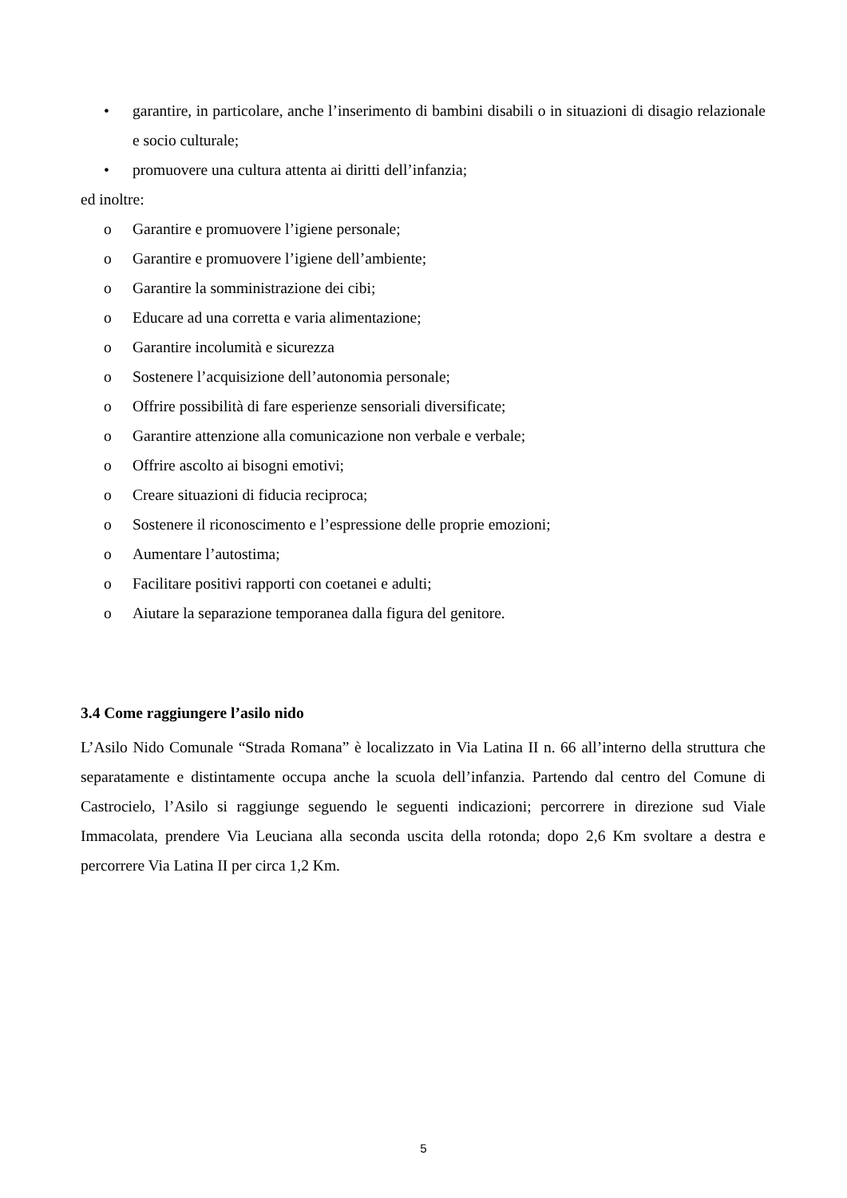• garantire, in particolare, anche l’inserimento di bambini disabili o in situazioni di disagio relazionale e socio culturale;
• promuovere una cultura attenta ai diritti dell’infanzia;
ed inoltre:
o Garantire e promuovere l’igiene personale;
o Garantire e promuovere l’igiene dell’ambiente;
o Garantire la somministrazione dei cibi;
o Educare ad una corretta e varia alimentazione;
o Garantire incolumità e sicurezza
o Sostenere l’acquisizione dell’autonomia personale;
o Offrire possibilità di fare esperienze sensoriali diversificate;
o Garantire attenzione alla comunicazione non verbale e verbale;
o Offrire ascolto ai bisogni emotivi;
o Creare situazioni di fiducia reciproca;
o Sostenere il riconoscimento e l’espressione delle proprie emozioni;
o Aumentare l’autostima;
o Facilitare positivi rapporti con coetanei e adulti;
o Aiutare la separazione temporanea dalla figura del genitore.
3.4 Come raggiungere l’asilo nido
L’Asilo Nido Comunale “Strada Romana” è localizzato in Via Latina II n. 66 all’interno della struttura che separatamente e distintamente occupa anche la scuola dell’infanzia. Partendo dal centro del Comune di Castrocielo, l’Asilo si raggiunge seguendo le seguenti indicazioni; percorrere in direzione sud Viale Immacolata, prendere Via Leuciana alla seconda uscita della rotonda; dopo 2,6 Km svoltare a destra e percorrere Via Latina II per circa 1,2 Km.
5